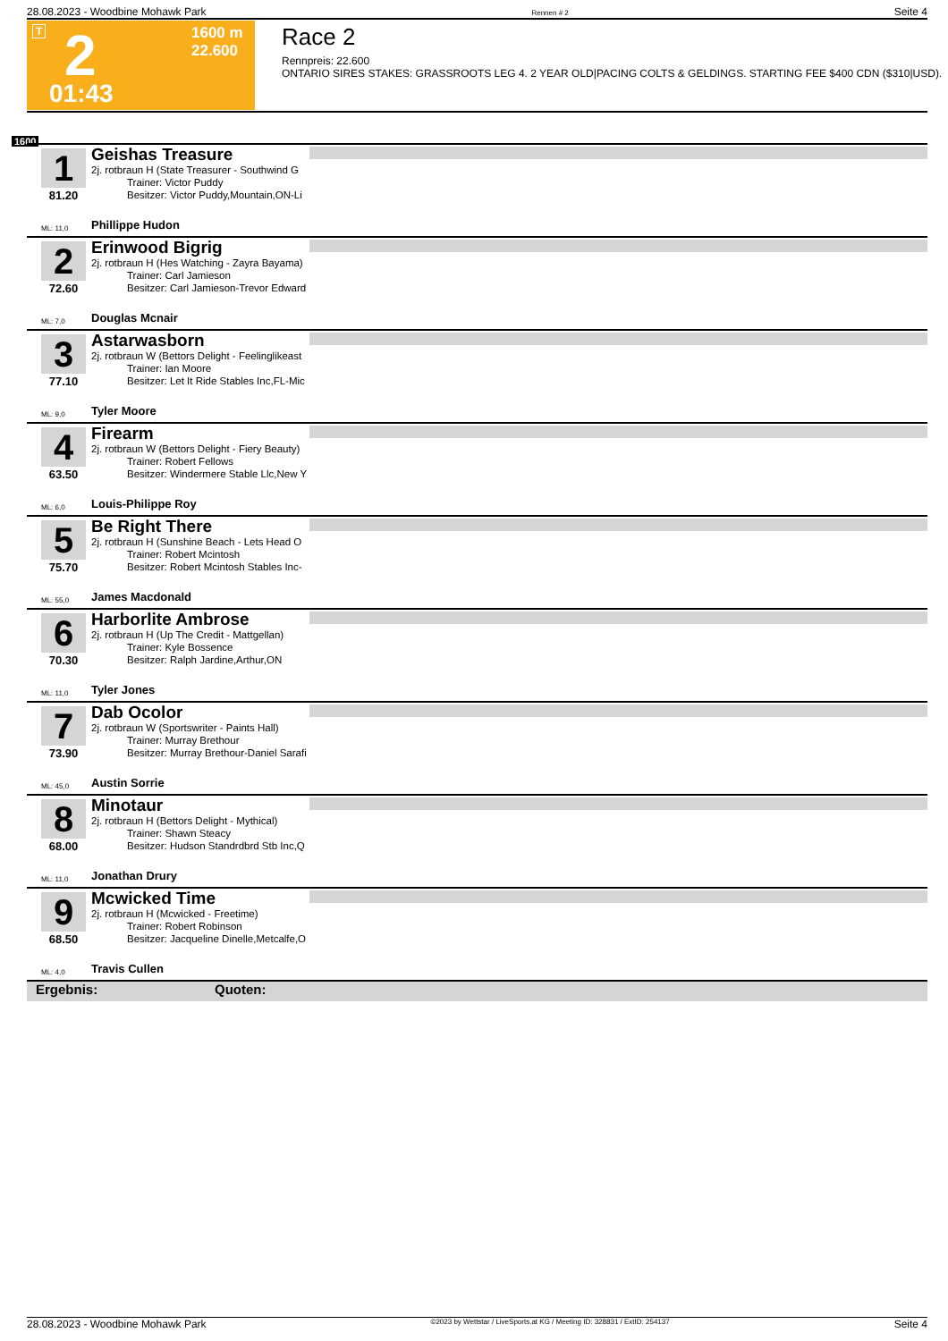28.08.2023 - Woodbine Mohawk Park Rennen # 2 Seite 4
T 2
1600 m
22.600
01:43
Race 2
Rennpreis: 22.600
ONTARIO SIRES STAKES: GRASSROOTS LEG 4. 2 YEAR OLD|PACING COLTS & GELDINGS. STARTING FEE $400 CDN ($310|USD).
1600
1 Geishas Treasure
2j. rotbraun H (State Treasurer - Southwind G
Trainer: Victor Puddy
Besitzer: Victor Puddy,Mountain,ON-Li
81.20
ML: 11,0 Phillippe Hudon
2 Erinwood Bigrig
2j. rotbraun H (Hes Watching - Zayra Bayama)
Trainer: Carl Jamieson
Besitzer: Carl Jamieson-Trevor Edward
72.60
ML: 7,0 Douglas Mcnair
3 Astarwasborn
2j. rotbraun W (Bettors Delight - Feelinglikeast
Trainer: Ian Moore
Besitzer: Let It Ride Stables Inc,FL-Mic
77.10
ML: 9,0 Tyler Moore
4 Firearm
2j. rotbraun W (Bettors Delight - Fiery Beauty)
Trainer: Robert Fellows
Besitzer: Windermere Stable Llc,New Y
63.50
ML: 6,0 Louis-Philippe Roy
5 Be Right There
2j. rotbraun H (Sunshine Beach - Lets Head O
Trainer: Robert Mcintosh
Besitzer: Robert Mcintosh Stables Inc-
75.70
ML: 55,0 James Macdonald
6 Harborlite Ambrose
2j. rotbraun H (Up The Credit - Mattgellan)
Trainer: Kyle Bossence
Besitzer: Ralph Jardine,Arthur,ON
70.30
ML: 11,0 Tyler Jones
7 Dab Ocolor
2j. rotbraun W (Sportswriter - Paints Hall)
Trainer: Murray Brethour
Besitzer: Murray Brethour-Daniel Sarafi
73.90
ML: 45,0 Austin Sorrie
8 Minotaur
2j. rotbraun H (Bettors Delight - Mythical)
Trainer: Shawn Steacy
Besitzer: Hudson Standrdbrd Stb Inc,Q
68.00
ML: 11,0 Jonathan Drury
9 Mcwicked Time
2j. rotbraun H (Mcwicked - Freetime)
Trainer: Robert Robinson
Besitzer: Jacqueline Dinelle,Metcalfe,O
68.50
ML: 4,0 Travis Cullen
Ergebnis: Quoten:
28.08.2023 - Woodbine Mohawk Park ©2023 by Wettstar / LiveSports.at KG / Meeting ID: 328831 / ExtID: 254137 Seite 4